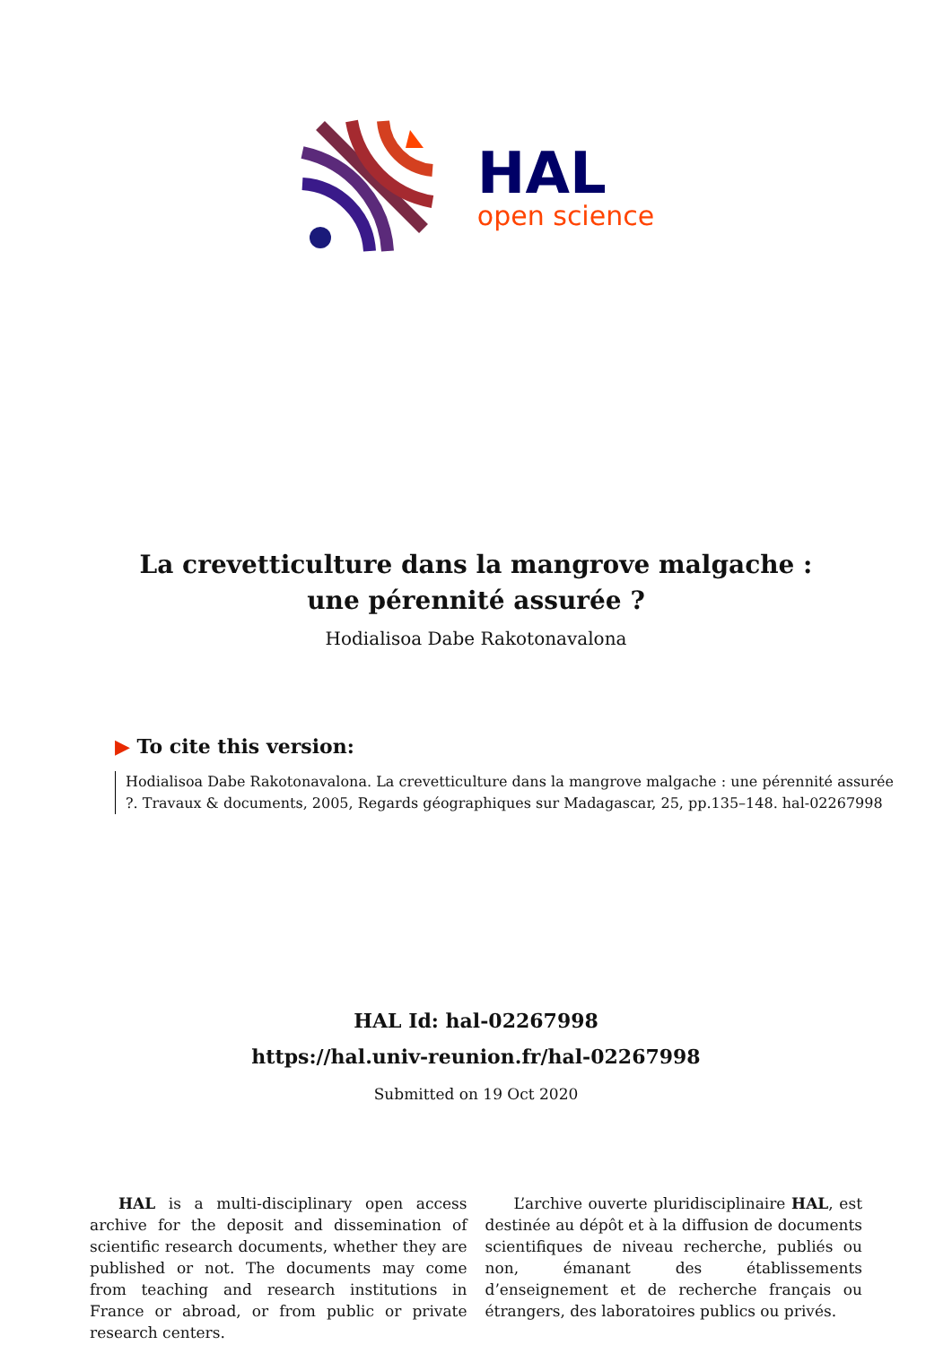HAL
open science
La crevetticulture dans la mangrove malgache : une pérennité assurée ?
Hodialisoa Dabe Rakotonavalona
▶ To cite this version:
Hodialisoa Dabe Rakotonavalona. La crevetticulture dans la mangrove malgache : une pérennité assurée ?. Travaux & documents, 2005, Regards géographiques sur Madagascar, 25, pp.135–148. hal-02267998
HAL Id: hal-02267998
https://hal.univ-reunion.fr/hal-02267998
Submitted on 19 Oct 2020
HAL is a multi-disciplinary open access archive for the deposit and dissemination of scientific research documents, whether they are published or not. The documents may come from teaching and research institutions in France or abroad, or from public or private research centers.
L’archive ouverte pluridisciplinaire HAL, est destinée au dépôt et à la diffusion de documents scientifiques de niveau recherche, publiés ou non, émanant des établissements d’enseignement et de recherche français ou étrangers, des laboratoires publics ou privés.